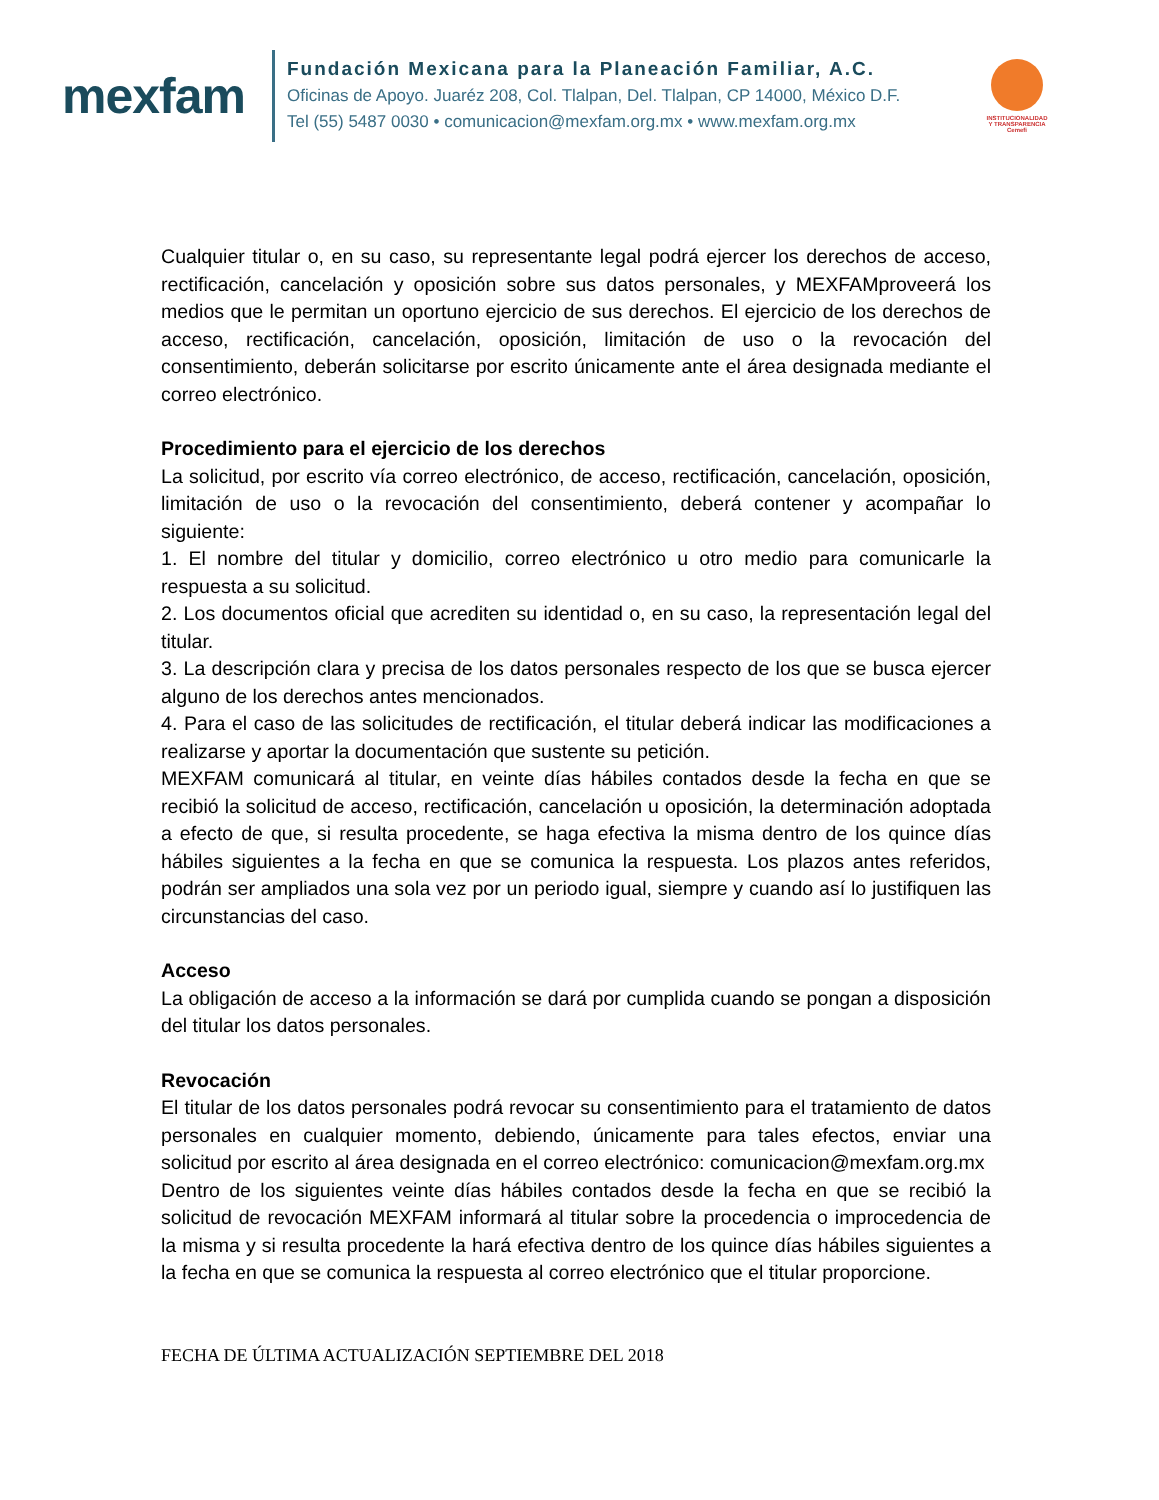mexfam
Fundación Mexicana para la Planeación Familiar, A.C.
Oficinas de Apoyo. Juaréz 208, Col. Tlalpan, Del. Tlalpan, CP 14000, México D.F.
Tel (55) 5487 0030 • comunicacion@mexfam.org.mx • www.mexfam.org.mx
INSTITUCIONALIDAD
Y TRANSPARENCIA
Cemefi
Cualquier titular o, en su caso, su representante legal podrá ejercer los derechos de acceso, rectificación, cancelación y oposición sobre sus datos personales, y MEXFAMproveerá los medios que le permitan un oportuno ejercicio de sus derechos. El ejercicio de los derechos de acceso, rectificación, cancelación, oposición, limitación de uso o la revocación del consentimiento, deberán solicitarse por escrito únicamente ante el área designada mediante el correo electrónico.
Procedimiento para el ejercicio de los derechos
La solicitud, por escrito vía correo electrónico, de acceso, rectificación, cancelación, oposición, limitación de uso o la revocación del consentimiento, deberá contener y acompañar lo siguiente:
1. El nombre del titular y domicilio, correo electrónico u otro medio para comunicarle la respuesta a su solicitud.
2. Los documentos oficial que acrediten su identidad o, en su caso, la representación legal del titular.
3. La descripción clara y precisa de los datos personales respecto de los que se busca ejercer alguno de los derechos antes mencionados.
4. Para el caso de las solicitudes de rectificación, el titular deberá indicar las modificaciones a realizarse y aportar la documentación que sustente su petición.
MEXFAM comunicará al titular, en veinte días hábiles contados desde la fecha en que se recibió la solicitud de acceso, rectificación, cancelación u oposición, la determinación adoptada a efecto de que, si resulta procedente, se haga efectiva la misma dentro de los quince días hábiles siguientes a la fecha en que se comunica la respuesta. Los plazos antes referidos, podrán ser ampliados una sola vez por un periodo igual, siempre y cuando así lo justifiquen las circunstancias del caso.
Acceso
La obligación de acceso a la información se dará por cumplida cuando se pongan a disposición del titular los datos personales.
Revocación
El titular de los datos personales podrá revocar su consentimiento para el tratamiento de datos personales en cualquier momento, debiendo, únicamente para tales efectos, enviar una solicitud por escrito al área designada en el correo electrónico: comunicacion@mexfam.org.mx
Dentro de los siguientes veinte días hábiles contados desde la fecha en que se recibió la solicitud de revocación MEXFAM informará al titular sobre la procedencia o improcedencia de la misma y si resulta procedente la hará efectiva dentro de los quince días hábiles siguientes a la fecha en que se comunica la respuesta al correo electrónico que el titular proporcione.
FECHA DE ÚLTIMA ACTUALIZACIÓN SEPTIEMBRE DEL 2018